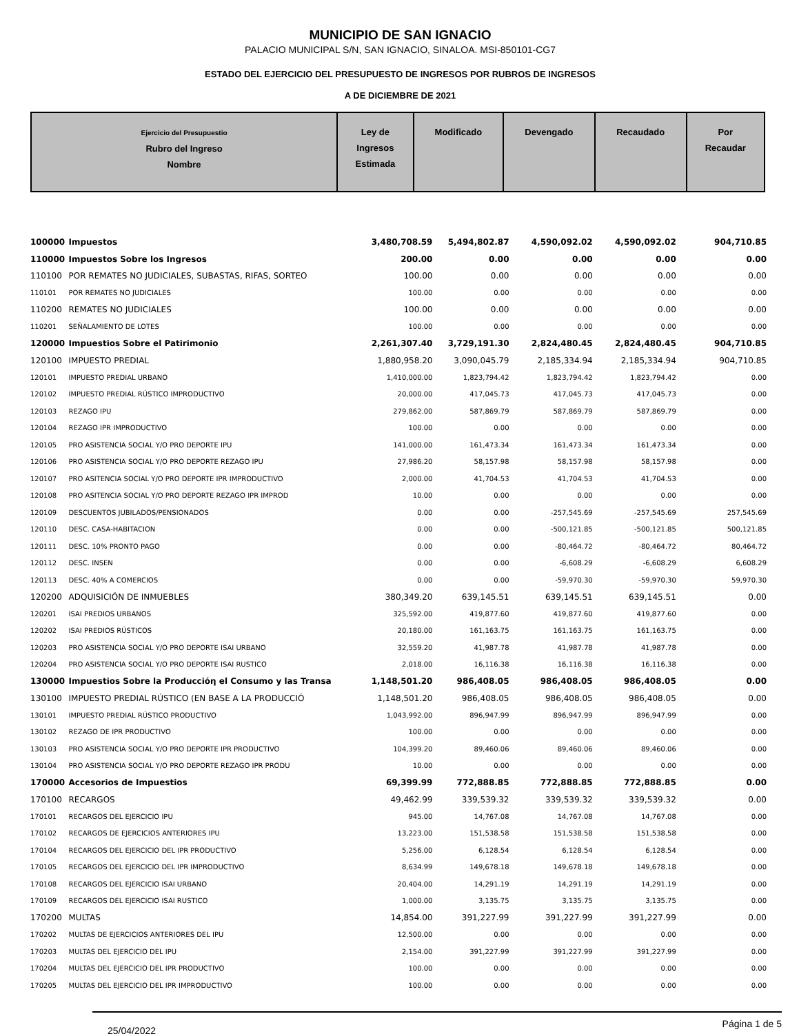MUNICIPIO DE SAN IGNACIO
PALACIO MUNICIPAL S/N, SAN IGNACIO, SINALOA. MSI-850101-CG7
ESTADO DEL EJERCICIO DEL PRESUPUESTO DE INGRESOS POR RUBROS DE INGRESOS
A DE DICIEMBRE DE 2021
| Ejercicio del Presupuestio Rubro del Ingreso Nombre | Ley de Ingresos Estimada | Modificado | Devengado | Recaudado | Por Recaudar |
| 100000 | Impuestos | 3,480,708.59 | 5,494,802.87 | 4,590,092.02 | 4,590,092.02 | 904,710.85 |
| 110000 | Impuestos Sobre los Ingresos | 200.00 | 0.00 | 0.00 | 0.00 | 0.00 |
| 110100 | POR REMATES NO JUDICIALES, SUBASTAS, RIFAS, SORTEO | 100.00 | 0.00 | 0.00 | 0.00 | 0.00 |
| 110101 | POR REMATES NO JUDICIALES | 100.00 | 0.00 | 0.00 | 0.00 | 0.00 |
| 110200 | REMATES NO JUDICIALES | 100.00 | 0.00 | 0.00 | 0.00 | 0.00 |
| 110201 | SEÑALAMIENTO DE LOTES | 100.00 | 0.00 | 0.00 | 0.00 | 0.00 |
| 120000 | Impuestios Sobre el Patirimonio | 2,261,307.40 | 3,729,191.30 | 2,824,480.45 | 2,824,480.45 | 904,710.85 |
| 120100 | IMPUESTO PREDIAL | 1,880,958.20 | 3,090,045.79 | 2,185,334.94 | 2,185,334.94 | 904,710.85 |
| 120101 | IMPUESTO PREDIAL URBANO | 1,410,000.00 | 1,823,794.42 | 1,823,794.42 | 1,823,794.42 | 0.00 |
| 120102 | IMPUESTO PREDIAL RÚSTICO IMPRODUCTIVO | 20,000.00 | 417,045.73 | 417,045.73 | 417,045.73 | 0.00 |
| 120103 | REZAGO IPU | 279,862.00 | 587,869.79 | 587,869.79 | 587,869.79 | 0.00 |
| 120104 | REZAGO IPR IMPRODUCTIVO | 100.00 | 0.00 | 0.00 | 0.00 | 0.00 |
| 120105 | PRO ASISTENCIA SOCIAL Y/O PRO DEPORTE IPU | 141,000.00 | 161,473.34 | 161,473.34 | 161,473.34 | 0.00 |
| 120106 | PRO ASISTENCIA SOCIAL Y/O PRO DEPORTE REZAGO IPU | 27,986.20 | 58,157.98 | 58,157.98 | 58,157.98 | 0.00 |
| 120107 | PRO ASITENCIA SOCIAL Y/O PRO DEPORTE IPR IMPRODUCTIVO | 2,000.00 | 41,704.53 | 41,704.53 | 41,704.53 | 0.00 |
| 120108 | PRO ASITENCIA SOCIAL Y/O PRO DEPORTE REZAGO IPR IMPROD | 10.00 | 0.00 | 0.00 | 0.00 | 0.00 |
| 120109 | DESCUENTOS JUBILADOS/PENSIONADOS | 0.00 | 0.00 | -257,545.69 | -257,545.69 | 257,545.69 |
| 120110 | DESC. CASA-HABITACION | 0.00 | 0.00 | -500,121.85 | -500,121.85 | 500,121.85 |
| 120111 | DESC. 10% PRONTO PAGO | 0.00 | 0.00 | -80,464.72 | -80,464.72 | 80,464.72 |
| 120112 | DESC. INSEN | 0.00 | 0.00 | -6,608.29 | -6,608.29 | 6,608.29 |
| 120113 | DESC. 40% A COMERCIOS | 0.00 | 0.00 | -59,970.30 | -59,970.30 | 59,970.30 |
| 120200 | ADQUISICIÓN DE INMUEBLES | 380,349.20 | 639,145.51 | 639,145.51 | 639,145.51 | 0.00 |
| 120201 | ISAI PREDIOS URBANOS | 325,592.00 | 419,877.60 | 419,877.60 | 419,877.60 | 0.00 |
| 120202 | ISAI PREDIOS RÚSTICOS | 20,180.00 | 161,163.75 | 161,163.75 | 161,163.75 | 0.00 |
| 120203 | PRO ASISTENCIA SOCIAL Y/O PRO DEPORTE ISAI URBANO | 32,559.20 | 41,987.78 | 41,987.78 | 41,987.78 | 0.00 |
| 120204 | PRO ASISTENCIA SOCIAL Y/O PRO DEPORTE ISAI RUSTICO | 2,018.00 | 16,116.38 | 16,116.38 | 16,116.38 | 0.00 |
| 130000 | Impuestios Sobre la Producciόη el Consumo y las Transa | 1,148,501.20 | 986,408.05 | 986,408.05 | 986,408.05 | 0.00 |
| 130100 | IMPUESTO PREDIAL RÚSTICO (EN BASE A LA PRODUCCIÓ | 1,148,501.20 | 986,408.05 | 986,408.05 | 986,408.05 | 0.00 |
| 130101 | IMPUESTO PREDIAL RÚSTICO PRODUCTIVO | 1,043,992.00 | 896,947.99 | 896,947.99 | 896,947.99 | 0.00 |
| 130102 | REZAGO DE IPR PRODUCTIVO | 100.00 | 0.00 | 0.00 | 0.00 | 0.00 |
| 130103 | PRO ASISTENCIA SOCIAL Y/O PRO DEPORTE IPR PRODUCTIVO | 104,399.20 | 89,460.06 | 89,460.06 | 89,460.06 | 0.00 |
| 130104 | PRO ASISTENCIA SOCIAL Y/O PRO DEPORTE REZAGO IPR PRODU | 10.00 | 0.00 | 0.00 | 0.00 | 0.00 |
| 170000 | Accesorios de Impuestios | 69,399.99 | 772,888.85 | 772,888.85 | 772,888.85 | 0.00 |
| 170100 | RECARGOS | 49,462.99 | 339,539.32 | 339,539.32 | 339,539.32 | 0.00 |
| 170101 | RECARGOS DEL EJERCICIO IPU | 945.00 | 14,767.08 | 14,767.08 | 14,767.08 | 0.00 |
| 170102 | RECARGOS DE EJERCICIOS ANTERIORES IPU | 13,223.00 | 151,538.58 | 151,538.58 | 151,538.58 | 0.00 |
| 170104 | RECARGOS DEL EJERCICIO DEL IPR PRODUCTIVO | 5,256.00 | 6,128.54 | 6,128.54 | 6,128.54 | 0.00 |
| 170105 | RECARGOS DEL EJERCICIO DEL IPR IMPRODUCTIVO | 8,634.99 | 149,678.18 | 149,678.18 | 149,678.18 | 0.00 |
| 170108 | RECARGOS DEL EJERCICIO ISAI URBANO | 20,404.00 | 14,291.19 | 14,291.19 | 14,291.19 | 0.00 |
| 170109 | RECARGOS DEL EJERCICIO ISAI RUSTICO | 1,000.00 | 3,135.75 | 3,135.75 | 3,135.75 | 0.00 |
| 170200 | MULTAS | 14,854.00 | 391,227.99 | 391,227.99 | 391,227.99 | 0.00 |
| 170202 | MULTAS DE EJERCICIOS ANTERIORES DEL IPU | 12,500.00 | 0.00 | 0.00 | 0.00 | 0.00 |
| 170203 | MULTAS DEL EJERCICIO DEL IPU | 2,154.00 | 391,227.99 | 391,227.99 | 391,227.99 | 0.00 |
| 170204 | MULTAS DEL EJERCICIO DEL IPR PRODUCTIVO | 100.00 | 0.00 | 0.00 | 0.00 | 0.00 |
| 170205 | MULTAS DEL EJERCICIO DEL IPR IMPRODUCTIVO | 100.00 | 0.00 | 0.00 | 0.00 | 0.00 |
25/04/2022 Página 1 de 5